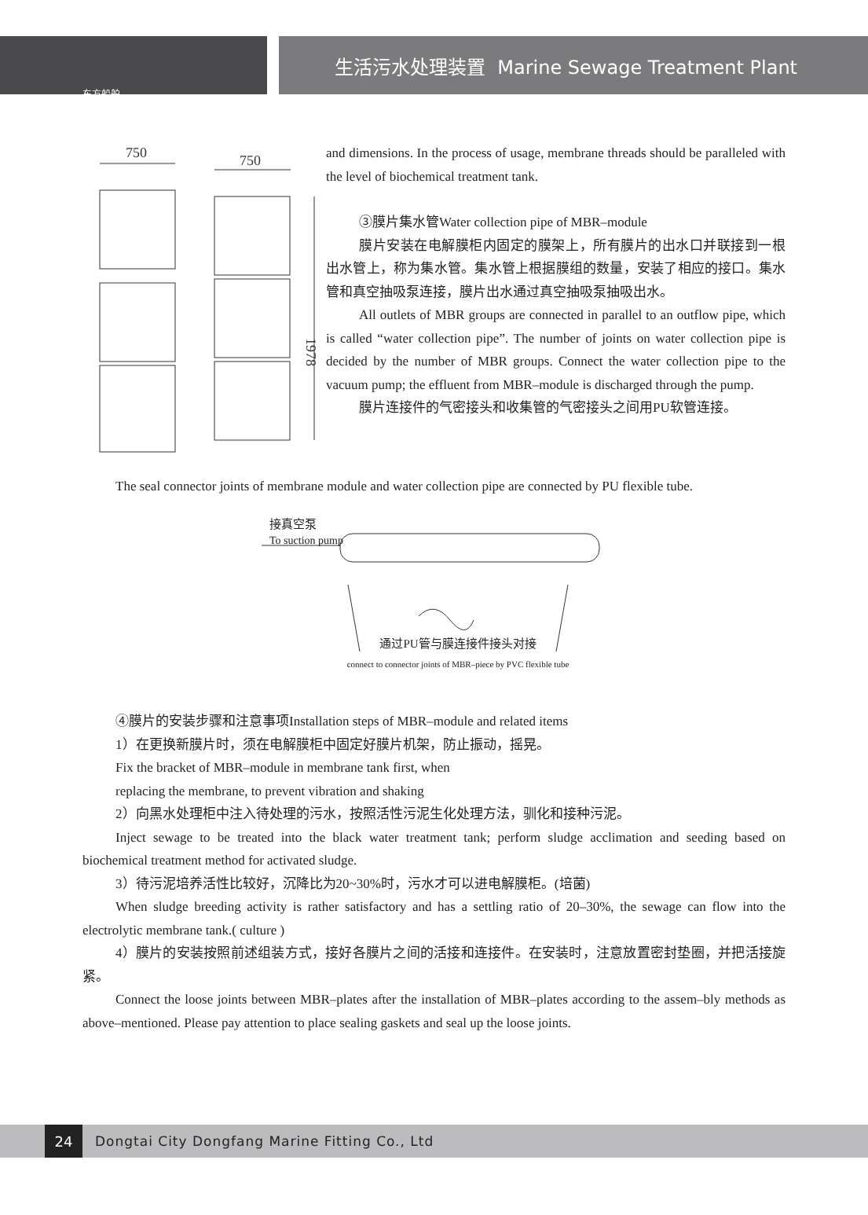东方船舶
生活污水处理装置 Marine Sewage Treatment Plant
750
750
1978
and dimensions. In the process of usage, membrane threads should be paralleled with the level of biochemical treatment tank.
③膜片集水管Water collection pipe of MBR–module
膜片安装在电解膜柜内固定的膜架上，所有膜片的出水口并联接到一根出水管上，称为集水管。集水管上根据膜组的数量，安装了相应的接口。集水管和真空抽吸泵连接，膜片出水通过真空抽吸泵抽吸出水。
All outlets of MBR groups are connected in parallel to an outflow pipe, which is called “water collection pipe”. The number of joints on water collection pipe is decided by the number of MBR groups. Connect the water collection pipe to the vacuum pump; the effluent from MBR–module is discharged through the pump.
膜片连接件的气密接头和收集管的气密接头之间用PU软管连接。
The seal connector joints of membrane module and water collection pipe are connected by PU flexible tube.
接真空泵
To suction pump
通过PU管与膜连接件接头对接
connect to connector joints of MBR–piece by PVC flexible tube
④膜片的安装步骤和注意事项Installation steps of MBR–module and related items
1）在更换新膜片时，须在电解膜柜中固定好膜片机架，防止振动，摇晃。
Fix the bracket of MBR–module in membrane tank first, when
replacing the membrane, to prevent vibration and shaking
2）向黑水处理柜中注入待处理的污水，按照活性污泥生化处理方法，驯化和接种污泥。
Inject sewage to be treated into the black water treatment tank; perform sludge acclimation and seeding based on biochemical treatment method for activated sludge.
3）待污泥培养活性比较好，沉降比为20~30%时，污水才可以进电解膜柜。(培菌)
When sludge breeding activity is rather satisfactory and has a settling ratio of 20–30%, the sewage can flow into the electrolytic membrane tank.( culture )
4）膜片的安装按照前述组装方式，接好各膜片之间的活接和连接件。在安装时，注意放置密封垫圈，并把活接旋紧。
Connect the loose joints between MBR–plates after the installation of MBR–plates according to the assem–bly methods as above–mentioned. Please pay attention to place sealing gaskets and seal up the loose joints.
24
Dongtai City Dongfang Marine Fitting Co., Ltd